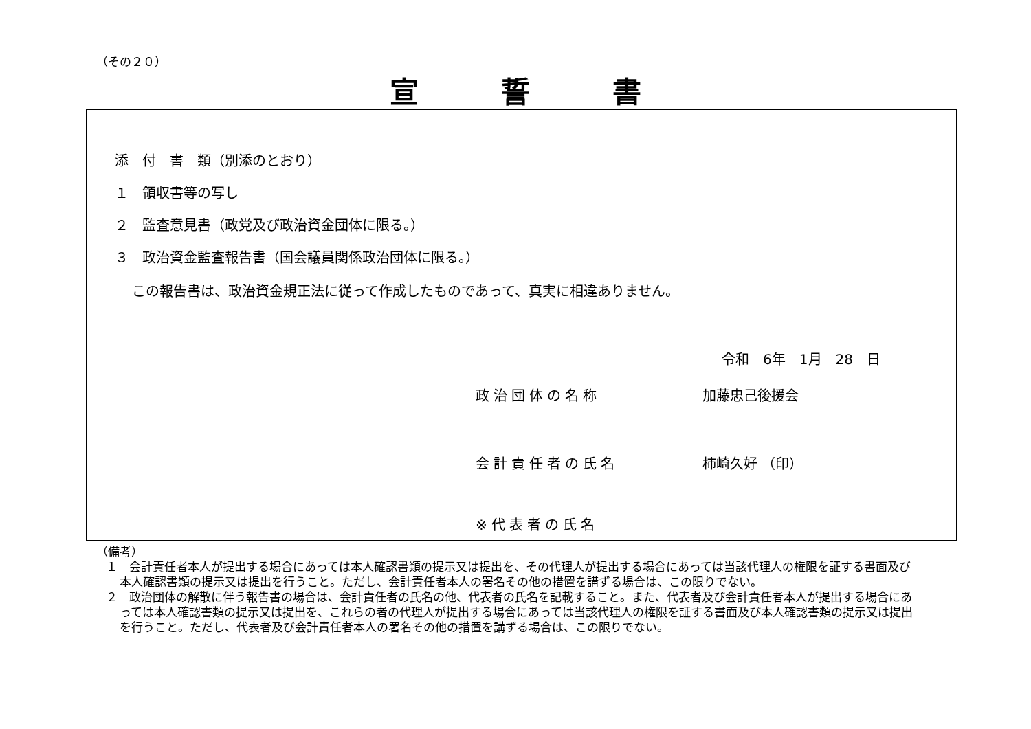（その２０）
宣誓書
添　付　書　類（別添のとおり）
１　領収書等の写し
２　監査意見書（政党及び政治資金団体に限る。）
３　政治資金監査報告書（国会議員関係政治団体に限る。）
この報告書は、政治資金規正法に従って作成したものであって、真実に相違ありません。
令和　6年　1月　28　日
政治団体の名称 加藤忠己後援会
会計責任者の氏名 柿崎久好 （印）
※代表者の氏名
（備考）
１　会計責任者本人が提出する場合にあっては本人確認書類の提示又は提出を、その代理人が提出する場合にあっては当該代理人の権限を証する書面及び本人確認書類の提示又は提出を行うこと。ただし、会計責任者本人の署名その他の措置を講ずる場合は、この限りでない。
２　政治団体の解散に伴う報告書の場合は、会計責任者の氏名の他、代表者の氏名を記載すること。また、代表者及び会計責任者本人が提出する場合にあっては本人確認書類の提示又は提出を、これらの者の代理人が提出する場合にあっては当該代理人の権限を証する書面及び本人確認書類の提示又は提出を行うこと。ただし、代表者及び会計責任者本人の署名その他の措置を講ずる場合は、この限りでない。